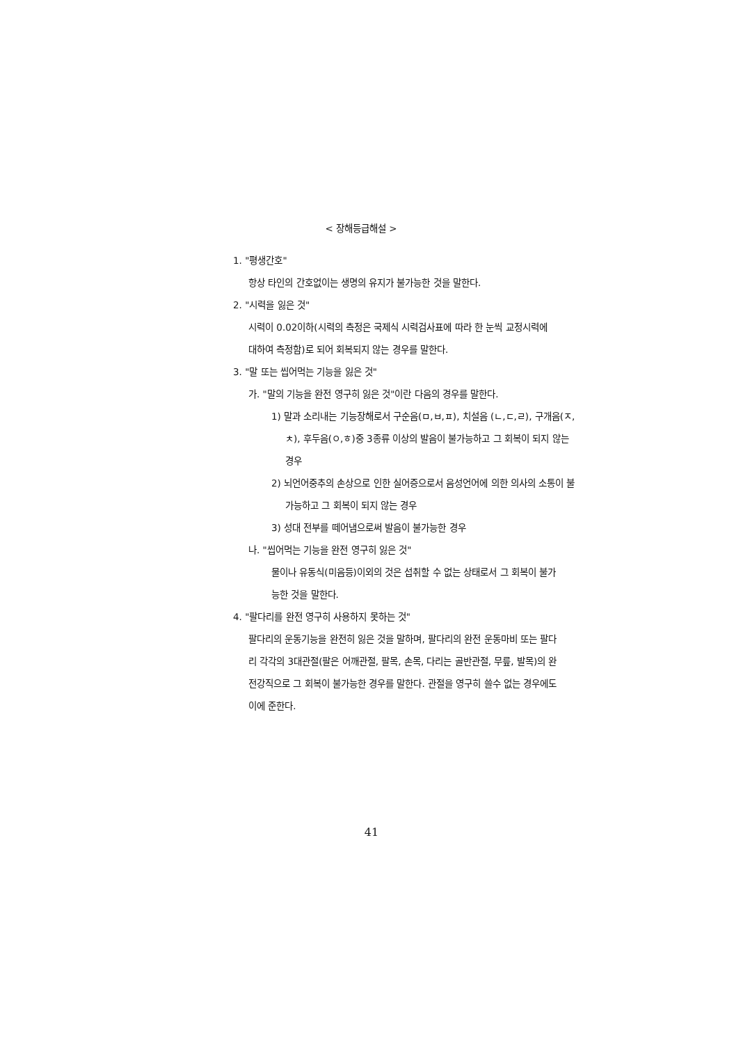< 장해등급해설 >
1. "평생간호"
항상 타인의 간호없이는 생명의 유지가 불가능한 것을 말한다.
2. "시력을 잃은 것"
시력이 0.02이하(시력의 측정은 국제식 시력검사표에 따라 한 눈씩 교정시력에 대하여 측정함)로 되어 회복되지 않는 경우를 말한다.
3. "말 또는 씹어먹는 기능을 잃은 것"
가. "말의 기능을 완전 영구히 잃은 것"이란 다음의 경우를 말한다.
1) 말과 소리내는 기능장해로서 구순음(ㅁ,ㅂ,ㅍ), 치설음 (ㄴ,ㄷ,ㄹ), 구개음(ㅈ,ㅊ), 후두음(ㅇ,ㅎ)중 3종류 이상의 발음이 불가능하고 그 회복이 되지 않는 경우
2) 뇌언어중추의 손상으로 인한 실어증으로서 음성언어에 의한 의사의 소통이 불가능하고 그 회복이 되지 않는 경우
3) 성대 전부를 떼어냄으로써 발음이 불가능한 경우
나. "씹어먹는 기능을 완전 영구히 잃은 것"
물이나 유동식(미음등)이외의 것은 섭취할 수 없는 상태로서 그 회복이 불가능한 것을 말한다.
4. "팔다리를 완전 영구히 사용하지 못하는 것"
팔다리의 운동기능을 완전히 잃은 것을 말하며, 팔다리의 완전 운동마비 또는 팔다리 각각의 3대관절(팔은 어깨관절, 팔목, 손목, 다리는 골반관절, 무릎, 발목)의 완전강직으로 그 회복이 불가능한 경우를 말한다. 관절을 영구히 쓸수 없는 경우에도 이에 준한다.
41